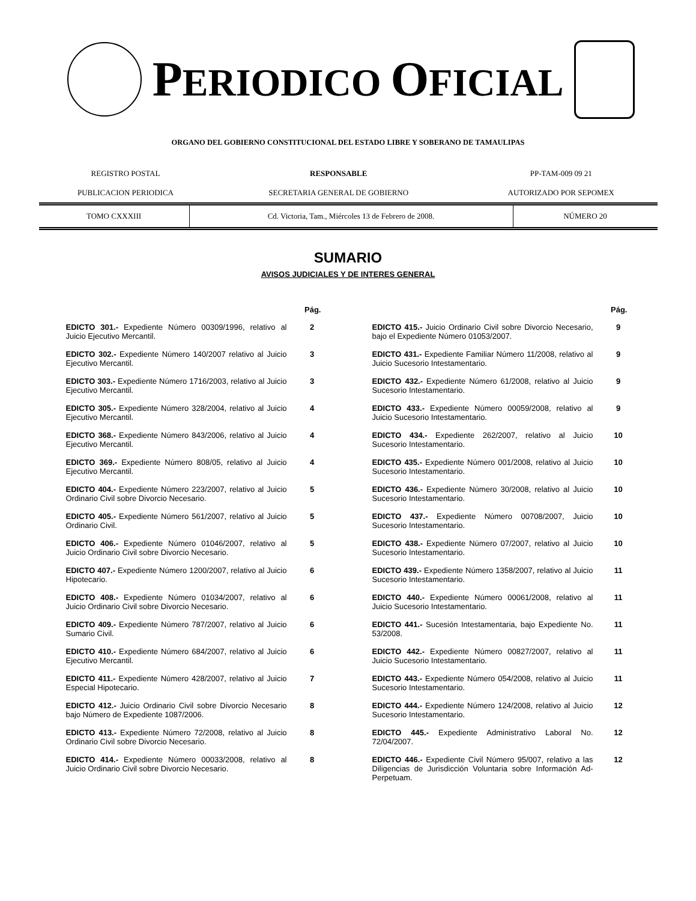PERIODICO OFICIAL
ORGANO DEL GOBIERNO CONSTITUCIONAL DEL ESTADO LIBRE Y SOBERANO DE TAMAULIPAS
| REGISTRO POSTAL | RESPONSABLE | PP-TAM-009 09 21 |
| PUBLICACION PERIODICA | SECRETARIA GENERAL DE GOBIERNO | AUTORIZADO POR SEPOMEX |
| TOMO CXXXIII | Cd. Victoria, Tam., Miércoles 13 de Febrero de 2008. | NÚMERO 20 |
SUMARIO
AVISOS JUDICIALES Y DE INTERES GENERAL
Pág.
EDICTO 301.- Expediente Número 00309/1996, relativo al Juicio Ejecutivo Mercantil.
2
EDICTO 302.- Expediente Número 140/2007 relativo al Juicio Ejecutivo Mercantil.
3
EDICTO 303.- Expediente Número 1716/2003, relativo al Juicio Ejecutivo Mercantil.
3
EDICTO 305.- Expediente Número 328/2004, relativo al Juicio Ejecutivo Mercantil.
4
EDICTO 368.- Expediente Número 843/2006, relativo al Juicio Ejecutivo Mercantil.
4
EDICTO 369.- Expediente Número 808/05, relativo al Juicio Ejecutivo Mercantil.
4
EDICTO 404.- Expediente Número 223/2007, relativo al Juicio Ordinario Civil sobre Divorcio Necesario.
5
EDICTO 405.- Expediente Número 561/2007, relativo al Juicio Ordinario Civil.
5
EDICTO 406.- Expediente Número 01046/2007, relativo al Juicio Ordinario Civil sobre Divorcio Necesario.
5
EDICTO 407.- Expediente Número 1200/2007, relativo al Juicio Hipotecario.
6
EDICTO 408.- Expediente Número 01034/2007, relativo al Juicio Ordinario Civil sobre Divorcio Necesario.
6
EDICTO 409.- Expediente Número 787/2007, relativo al Juicio Sumario Civil.
6
EDICTO 410.- Expediente Número 684/2007, relativo al Juicio Ejecutivo Mercantil.
6
EDICTO 411.- Expediente Número 428/2007, relativo al Juicio Especial Hipotecario.
7
EDICTO 412.- Juicio Ordinario Civil sobre Divorcio Necesario bajo Número de Expediente 1087/2006.
8
EDICTO 413.- Expediente Número 72/2008, relativo al Juicio Ordinario Civil sobre Divorcio Necesario.
8
EDICTO 414.- Expediente Número 00033/2008, relativo al Juicio Ordinario Civil sobre Divorcio Necesario.
8
Pág.
EDICTO 415.- Juicio Ordinario Civil sobre Divorcio Necesario, bajo el Expediente Número 01053/2007.
9
EDICTO 431.- Expediente Familiar Número 11/2008, relativo al Juicio Sucesorio Intestamentario.
9
EDICTO 432.- Expediente Número 61/2008, relativo al Juicio Sucesorio Intestamentario.
9
EDICTO 433.- Expediente Número 00059/2008, relativo al Juicio Sucesorio Intestamentario.
9
EDICTO 434.- Expediente 262/2007, relativo al Juicio Sucesorio Intestamentario.
10
EDICTO 435.- Expediente Número 001/2008, relativo al Juicio Sucesorio Intestamentario.
10
EDICTO 436.- Expediente Número 30/2008, relativo al Juicio Sucesorio Intestamentario.
10
EDICTO 437.- Expediente Número 00708/2007, Juicio Sucesorio Intestamentario.
10
EDICTO 438.- Expediente Número 07/2007, relativo al Juicio Sucesorio Intestamentario.
10
EDICTO 439.- Expediente Número 1358/2007, relativo al Juicio Sucesorio Intestamentario.
11
EDICTO 440.- Expediente Número 00061/2008, relativo al Juicio Sucesorio Intestamentario.
11
EDICTO 441.- Sucesión Intestamentaria, bajo Expediente No. 53/2008.
11
EDICTO 442.- Expediente Número 00827/2007, relativo al Juicio Sucesorio Intestamentario.
11
EDICTO 443.- Expediente Número 054/2008, relativo al Juicio Sucesorio Intestamentario.
11
EDICTO 444.- Expediente Número 124/2008, relativo al Juicio Sucesorio Intestamentario.
12
EDICTO 445.- Expediente Administrativo Laboral No. 72/04/2007.
12
EDICTO 446.- Expediente Civil Número 95/007, relativo a las Diligencias de Jurisdicción Voluntaria sobre Información Ad-Perpetuam.
12